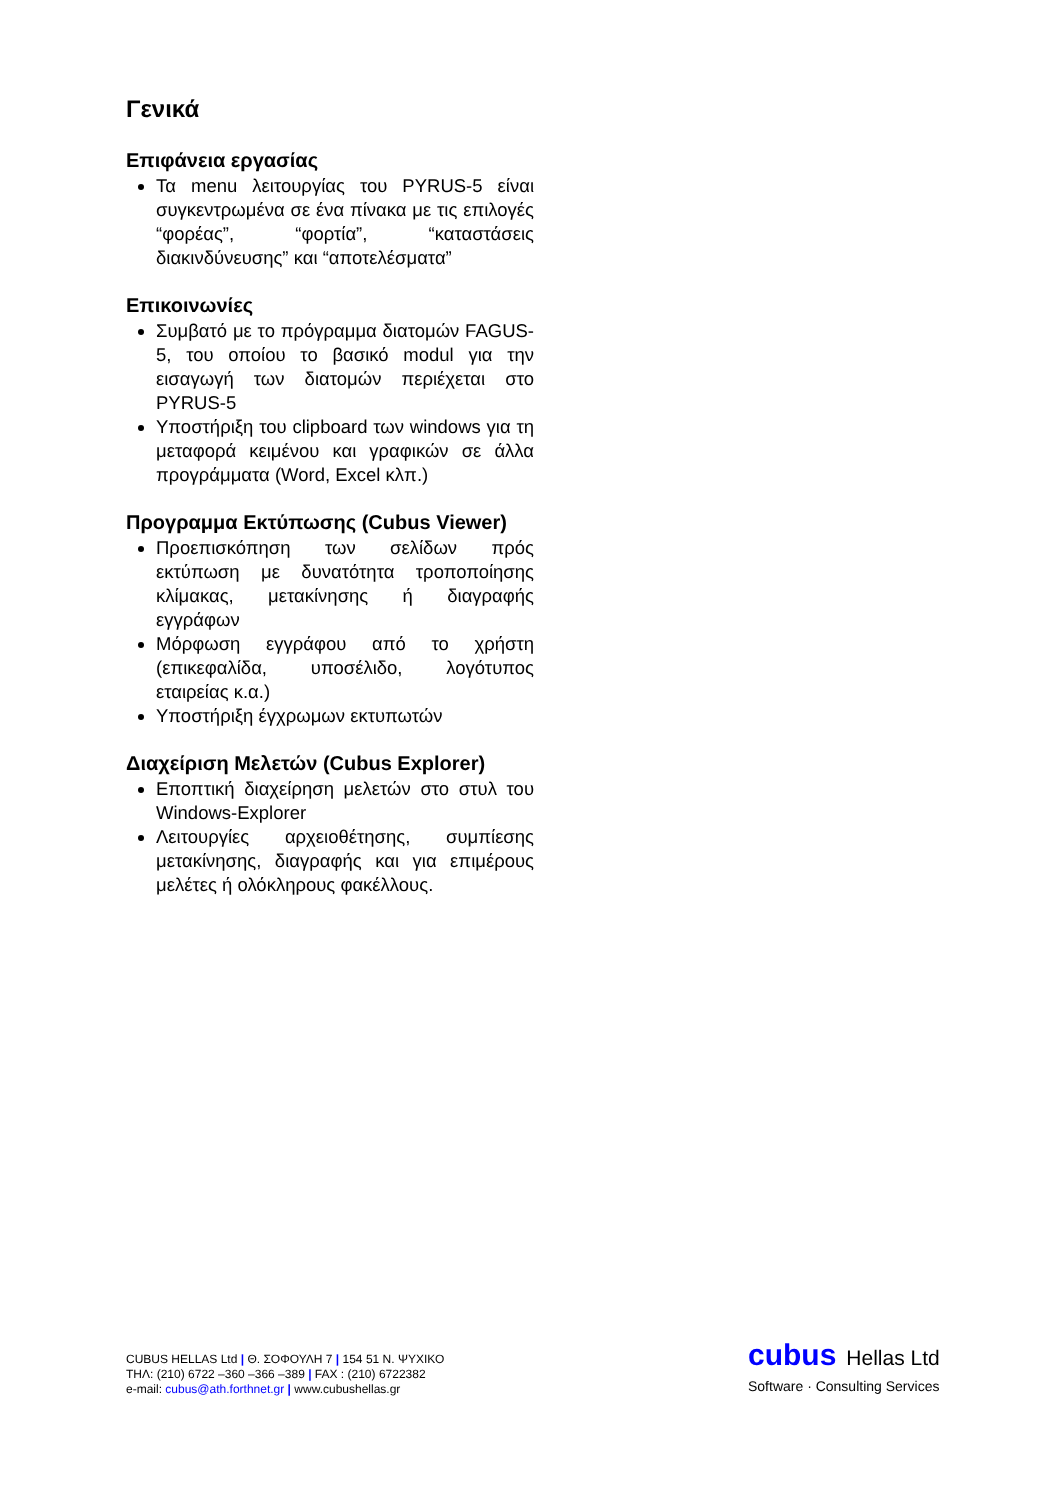Γενικά
Επιφάνεια εργασίας
Τα menu λειτουργίας του PYRUS-5 είναι συγκεντρωμένα σε ένα πίνακα με τις επιλογές “φορέας”, “φορτία”, “καταστάσεις διακινδύνευσης” και “αποτελέσματα”
Επικοινωνίες
Συμβατό με το πρόγραμμα διατομών FAGUS-5, του οποίου το βασικό modul για την εισαγωγή των διατομών περιέχεται στο PYRUS-5
Υποστήριξη του clipboard των windows για τη μεταφορά κειμένου και γραφικών σε άλλα προγράμματα (Word, Excel κλπ.)
Προγραμμα Εκτύπωσης (Cubus Viewer)
Προεπισκόπηση των σελίδων πρός εκτύπωση με δυνατότητα τροποποίησης κλίμακας, μετακίνησης ή διαγραφής εγγράφων
Μόρφωση εγγράφου από το χρήστη (επικεφαλίδα, υποσέλιδο, λογότυπος εταιρείας κ.α.)
Υποστήριξη έγχρωμων εκτυπωτών
Διαχείριση Μελετών (Cubus Explorer)
Εποπτική διαχείρηση μελετών στο στυλ του Windows-Explorer
Λειτουργίες αρχειοθέτησης, συμπίεσης μετακίνησης, διαγραφής και για επιμέρους μελέτες ή ολόκληρους φακέλλους.
CUBUS HELLAS Ltd | Θ. ΣΟΦΟΥΛΗ 7 | 154 51 Ν. ΨΥΧΙΚΟ
ΤΗΛ: (210) 6722 –360 –366 –389 | FAX : (210) 6722382
e-mail: cubus@ath.forthnet.gr | www.cubushellas.gr
cubus Hellas Ltd
Software · Consulting Services